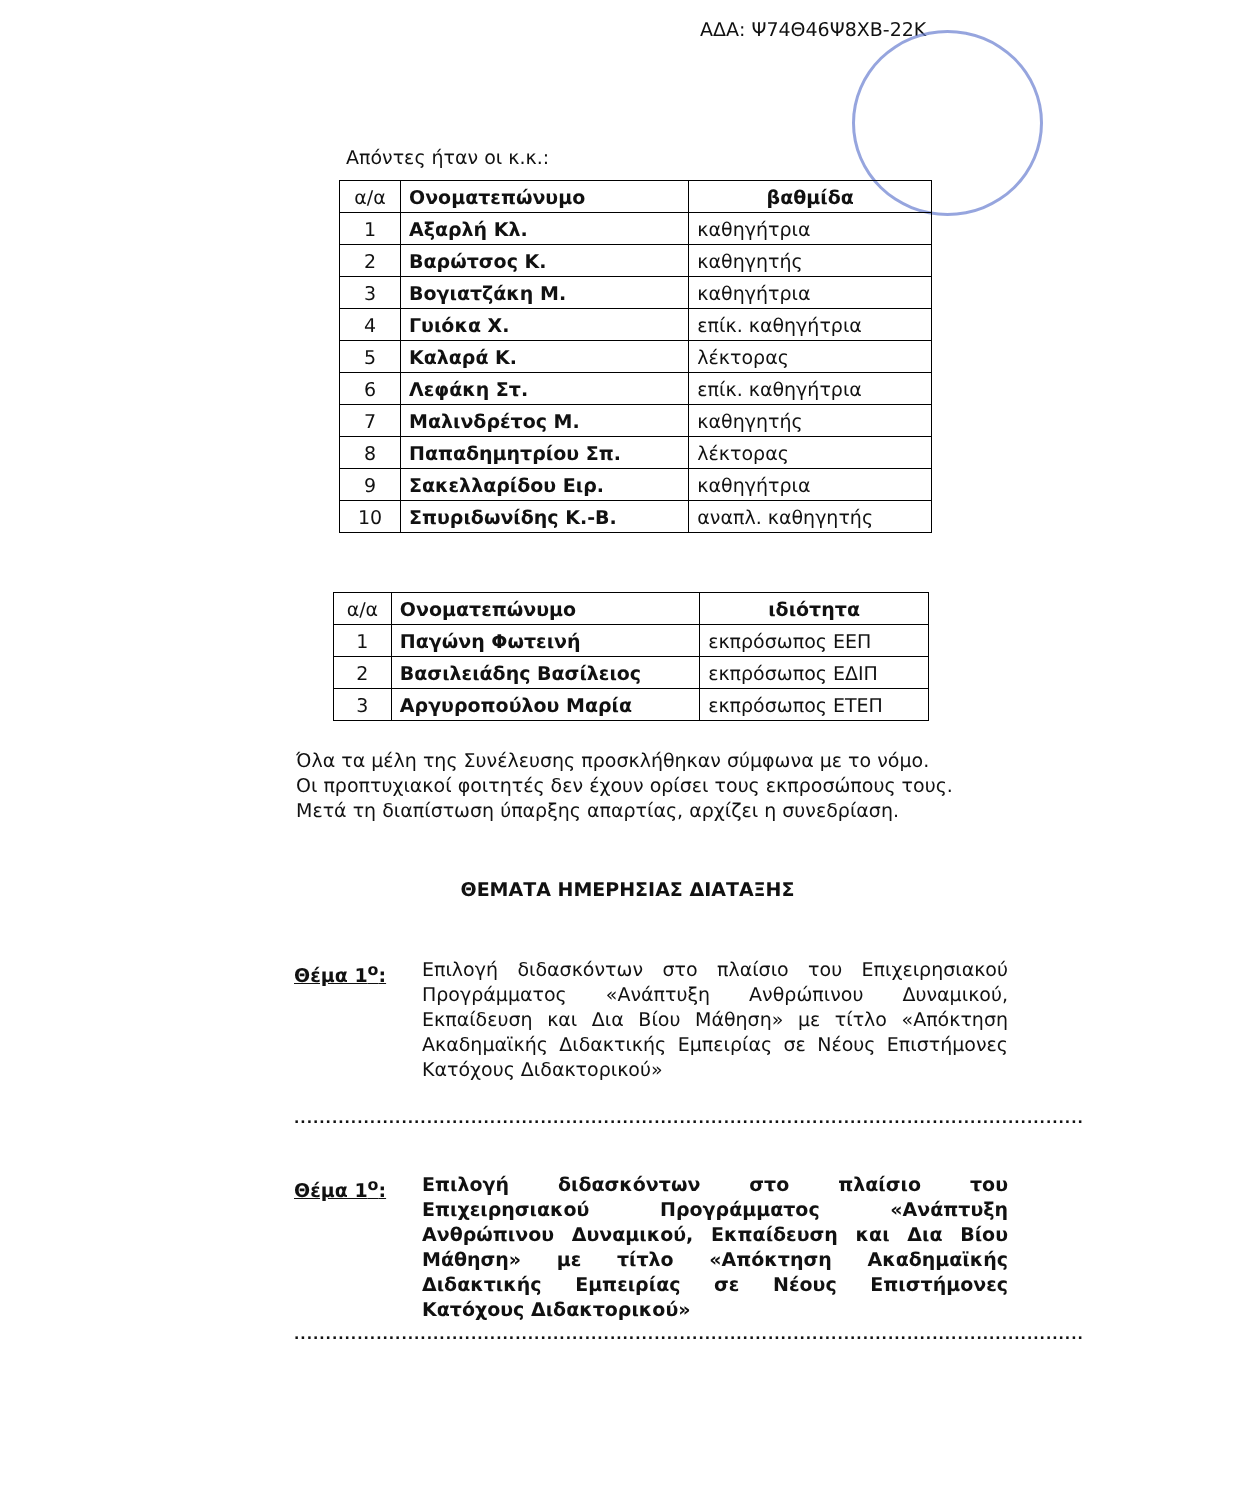ΑΔΑ: Ψ74Θ46Ψ8ΧΒ-22Κ
Απόντες ήταν οι κ.κ.:
| α/α | Ονοματεπώνυμο | βαθμίδα |
| --- | --- | --- |
| 1 | Αξαρλή Κλ. | καθηγήτρια |
| 2 | Βαρώτσος Κ. | καθηγητής |
| 3 | Βογιατζάκη Μ. | καθηγήτρια |
| 4 | Γυιόκα Χ. | επίκ. καθηγήτρια |
| 5 | Καλαρά Κ. | λέκτορας |
| 6 | Λεφάκη Στ. | επίκ. καθηγήτρια |
| 7 | Μαλινδρέτος Μ. | καθηγητής |
| 8 | Παπαδημητρίου Σπ. | λέκτορας |
| 9 | Σακελλαρίδου Ειρ. | καθηγήτρια |
| 10 | Σπυριδωνίδης Κ.-Β. | αναπλ. καθηγητής |
| α/α | Ονοματεπώνυμο | ιδιότητα |
| --- | --- | --- |
| 1 | Παγώνη Φωτεινή | εκπρόσωπος ΕΕΠ |
| 2 | Βασιλειάδης Βασίλειος | εκπρόσωπος ΕΔΙΠ |
| 3 | Αργυροπούλου Μαρία | εκπρόσωπος ΕΤΕΠ |
Όλα τα μέλη της Συνέλευσης προσκλήθηκαν σύμφωνα με το νόμο.
Οι προπτυχιακοί φοιτητές δεν έχουν ορίσει τους εκπροσώπους τους.
Μετά τη διαπίστωση ύπαρξης απαρτίας, αρχίζει η συνεδρίαση.
ΘΕΜΑΤΑ ΗΜΕΡΗΣΙΑΣ ΔΙΑΤΑΞΗΣ
Θέμα 1<sup>ο</sup>: Επιλογή διδασκόντων στο πλαίσιο του Επιχειρησιακού Προγράμματος «Ανάπτυξη Ανθρώπινου Δυναμικού, Εκπαίδευση και Δια Βίου Μάθηση» με τίτλο «Απόκτηση Ακαδημαϊκής Διδακτικής Εμπειρίας σε Νέους Επιστήμονες Κατόχους Διδακτορικού»
.............................................................................................................................
Θέμα 1<sup>ο</sup>: Επιλογή διδασκόντων στο πλαίσιο του Επιχειρησιακού Προγράμματος «Ανάπτυξη Ανθρώπινου Δυναμικού, Εκπαίδευση και Δια Βίου Μάθηση» με τίτλο «Απόκτηση Ακαδημαϊκής Διδακτικής Εμπειρίας σε Νέους Επιστήμονες Κατόχους Διδακτορικού»
.............................................................................................................................